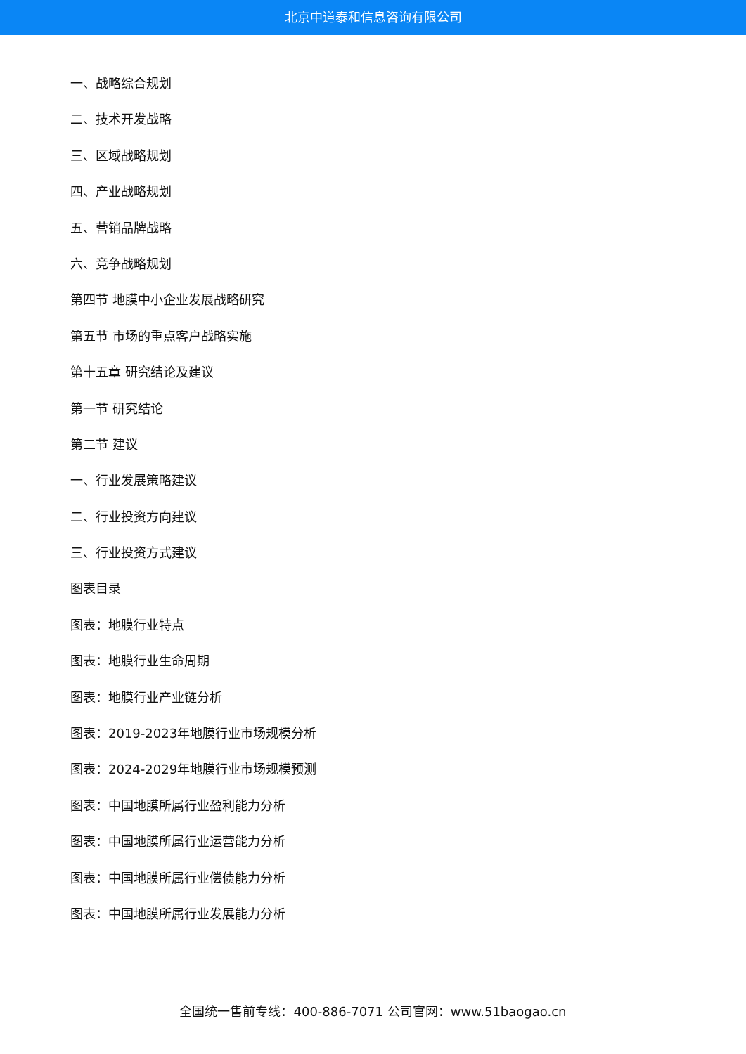北京中道泰和信息咨询有限公司
一、战略综合规划
二、技术开发战略
三、区域战略规划
四、产业战略规划
五、营销品牌战略
六、竞争战略规划
第四节 地膜中小企业发展战略研究
第五节 市场的重点客户战略实施
第十五章 研究结论及建议
第一节 研究结论
第二节 建议
一、行业发展策略建议
二、行业投资方向建议
三、行业投资方式建议
图表目录
图表：地膜行业特点
图表：地膜行业生命周期
图表：地膜行业产业链分析
图表：2019-2023年地膜行业市场规模分析
图表：2024-2029年地膜行业市场规模预测
图表：中国地膜所属行业盈利能力分析
图表：中国地膜所属行业运营能力分析
图表：中国地膜所属行业偿债能力分析
图表：中国地膜所属行业发展能力分析
全国统一售前专线：400-886-7071 公司官网：www.51baogao.cn